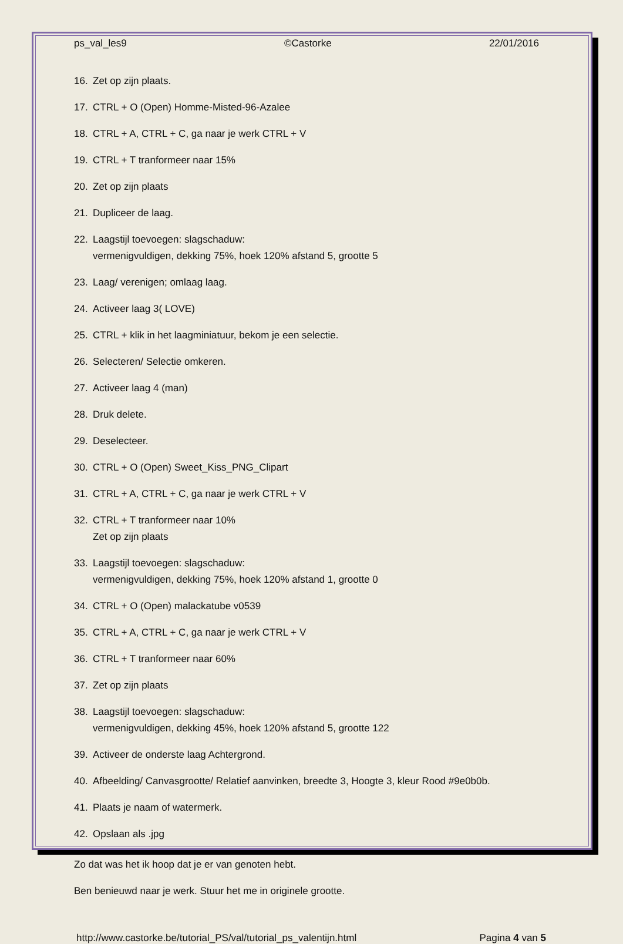ps_val_les9 ©Castorke 22/01/2016
16. Zet op zijn plaats.
17. CTRL + O (Open) Homme-Misted-96-Azalee
18. CTRL + A, CTRL + C, ga naar je werk CTRL + V
19. CTRL + T tranformeer naar 15%
20. Zet op zijn plaats
21. Dupliceer de laag.
22. Laagstijl toevoegen: slagschaduw:
vermenigvuldigen, dekking 75%, hoek 120% afstand 5, grootte 5
23. Laag/ verenigen; omlaag laag.
24. Activeer laag 3( LOVE)
25. CTRL + klik in het laagminiatuur, bekom je een selectie.
26. Selecteren/ Selectie omkeren.
27. Activeer laag 4 (man)
28. Druk delete.
29. Deselecteer.
30. CTRL + O (Open) Sweet_Kiss_PNG_Clipart
31. CTRL + A, CTRL + C, ga naar je werk CTRL + V
32. CTRL + T tranformeer naar 10%
Zet op zijn plaats
33. Laagstijl toevoegen: slagschaduw:
vermenigvuldigen, dekking 75%, hoek 120% afstand 1, grootte 0
34. CTRL + O (Open) malackatube v0539
35. CTRL + A, CTRL + C, ga naar je werk CTRL + V
36. CTRL + T tranformeer naar 60%
37. Zet op zijn plaats
38. Laagstijl toevoegen: slagschaduw:
vermenigvuldigen, dekking 45%, hoek 120% afstand 5, grootte 122
39. Activeer de onderste laag Achtergrond.
40. Afbeelding/ Canvasgrootte/ Relatief aanvinken, breedte 3, Hoogte 3, kleur Rood #9e0b0b.
41. Plaats je naam of watermerk.
42. Opslaan als .jpg
Zo dat was het ik hoop dat je er van genoten hebt.
Ben benieuwd naar je werk. Stuur het me in originele grootte.
http://www.castorke.be/tutorial_PS/val/tutorial_ps_valentijn.html Pagina 4 van 5